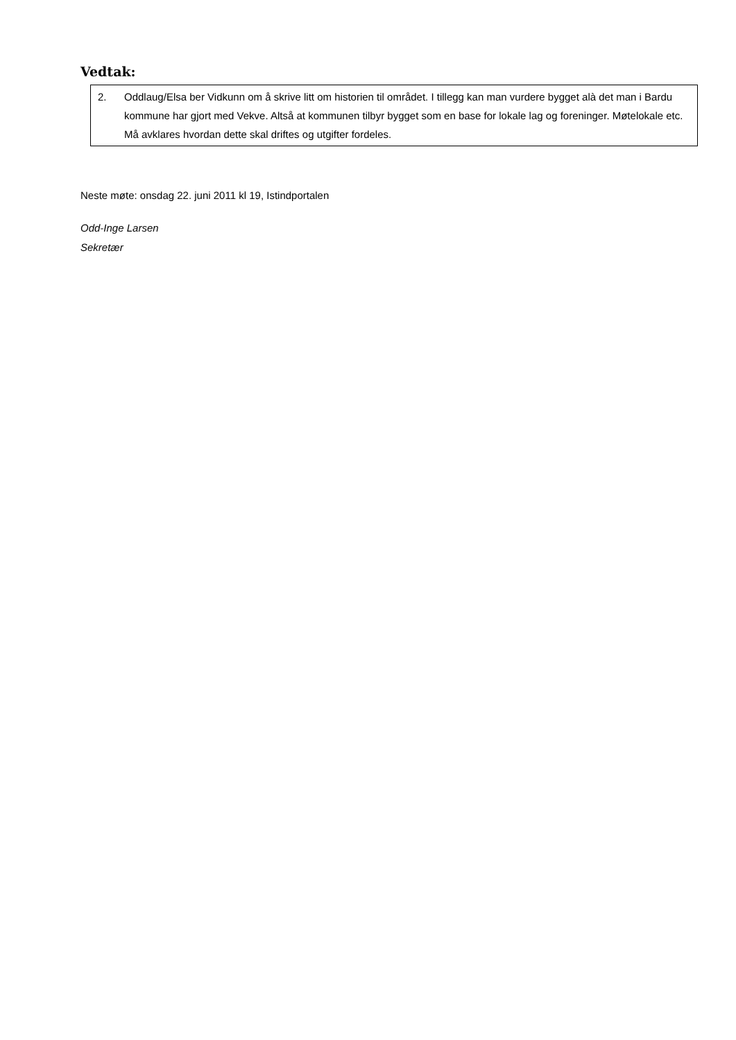Vedtak:
2. Oddlaug/Elsa ber Vidkunn om å skrive litt om historien til området. I tillegg kan man vurdere bygget alà det man i Bardu kommune har gjort med Vekve. Altså at kommunen tilbyr bygget som en base for lokale lag og foreninger. Møtelokale etc. Må avklares hvordan dette skal driftes og utgifter fordeles.
Neste møte: onsdag 22. juni 2011 kl 19, Istindportalen
Odd-Inge Larsen
Sekretær